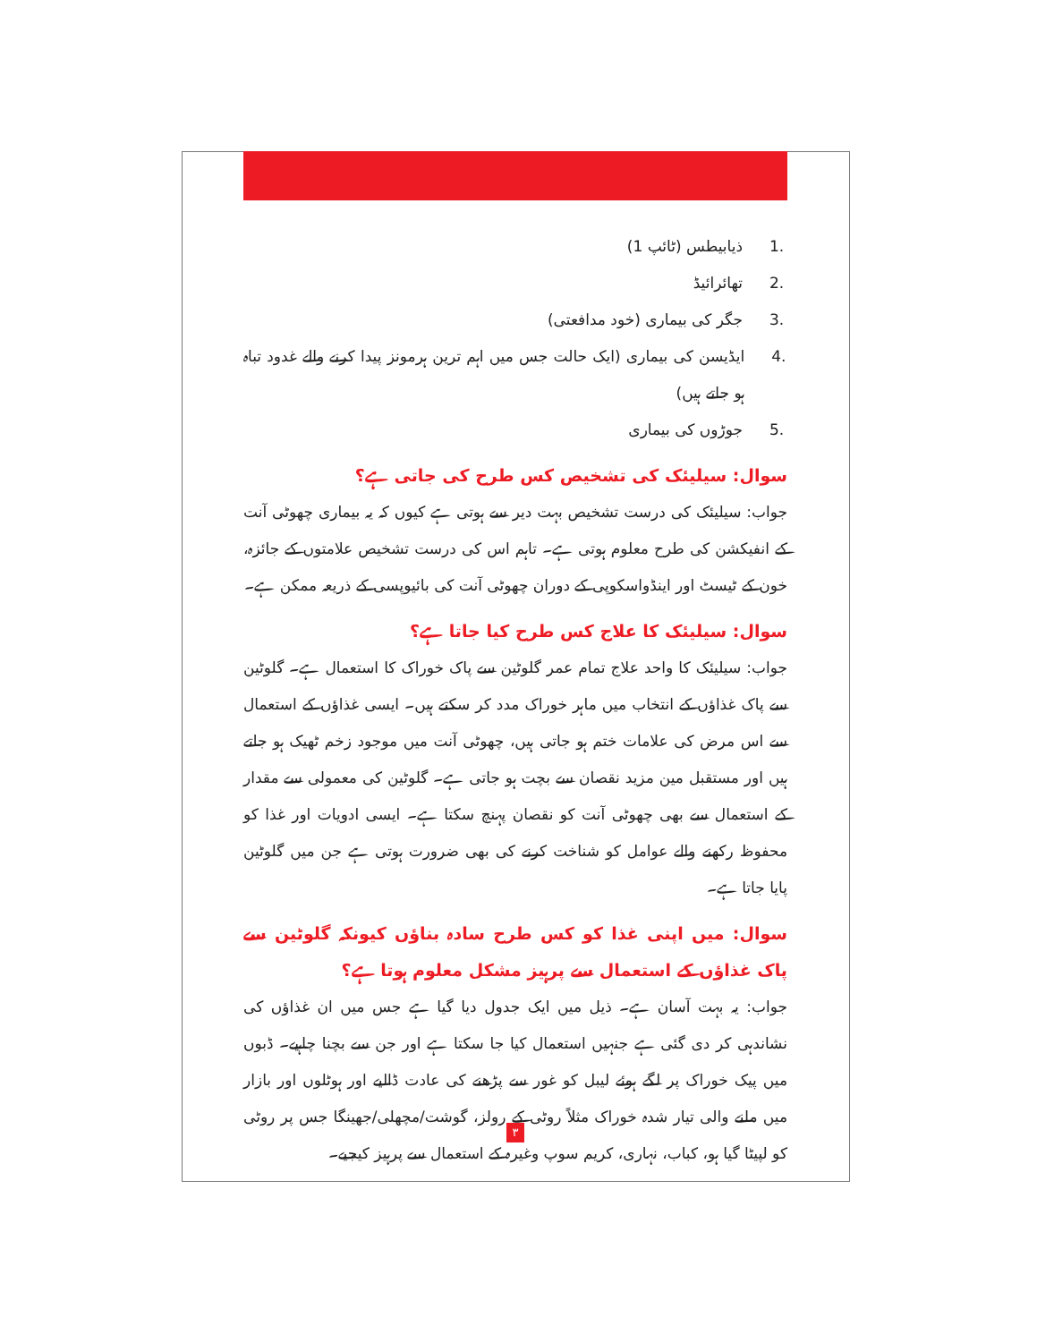1. ذیابیطس (ٹائپ 1)
2. تھائرائیڈ
3. جگر کی بیماری (خود مدافعتی)
4. ایڈیسن کی بیماری (ایک حالت جس میں اہم ترین ہرمونز پیدا کرنے والے غدود تباہ ہو جاتے ہیں)
5. جوڑوں کی بیماری
سوال: سیلیئک کی تشخیص کس طرح کی جاتی ہے؟
جواب: سیلیئک کی درست تشخیص بہت دیر سے ہوتی ہے کیوں کہ یہ بیماری چھوٹی آنت کے انفیکشن کی طرح معلوم ہوتی ہے۔ تاہم اس کی درست تشخیص علامتوں کے جائزہ، خون کے ٹیسٹ اور اینڈواسکوپی کے دوران چھوٹی آنت کی بائیوپسی کے ذریعہ ممکن ہے۔
سوال: سیلیئک کا علاج کس طرح کیا جاتا ہے؟
جواب: سیلیئک کا واحد علاج تمام عمر گلوٹین سے پاک خوراک کا استعمال ہے۔ گلوٹین سے پاک غذاؤں کے انتخاب میں ماہر خوراک مدد کر سکتے ہیں۔ ایسی غذاؤں کے استعمال سے اس مرض کی علامات ختم ہو جاتی ہیں، چھوٹی آنت میں موجود زخم ٹھیک ہو جاتے ہیں اور مستقبل مین مزید نقصان سے بچت ہو جاتی ہے۔ گلوٹین کی معمولی سے مقدار کے استعمال سے بھی چھوٹی آنت کو نقصان پہنچ سکتا ہے۔ ایسی ادویات اور غذا کو محفوظ رکھنے والے عوامل کو شناخت کرنے کی بھی ضرورت ہوتی ہے جن میں گلوٹین پایا جاتا ہے۔
سوال: میں اپنی غذا کو کس طرح سادہ بناؤں کیونکہ گلوٹین سے پاک غذاؤں کے استعمال سے پرہیز مشکل معلوم ہوتا ہے؟
جواب: یہ بہت آسان ہے۔ ذیل میں ایک جدول دیا گیا ہے جس میں ان غذاؤں کی نشاندہی کر دی گئی ہے جنہیں استعمال کیا جا سکتا ہے اور جن سے بچنا چاہیے۔ ڈبوں میں پیک خوراک پر لگے ہوئے لیبل کو غور سے پڑھنے کی عادت ڈالیے اور ہوٹلوں اور بازار میں ملنے والی تیار شدہ خوراک مثلاً روٹی کے رولز، گوشت/مچھلی/جھینگا جس پر روٹی کو لپیٹا گیا ہو، کباب، نہاری، کریم سوپ وغیرہ کے استعمال سے پرہیز کیجیے۔
٣